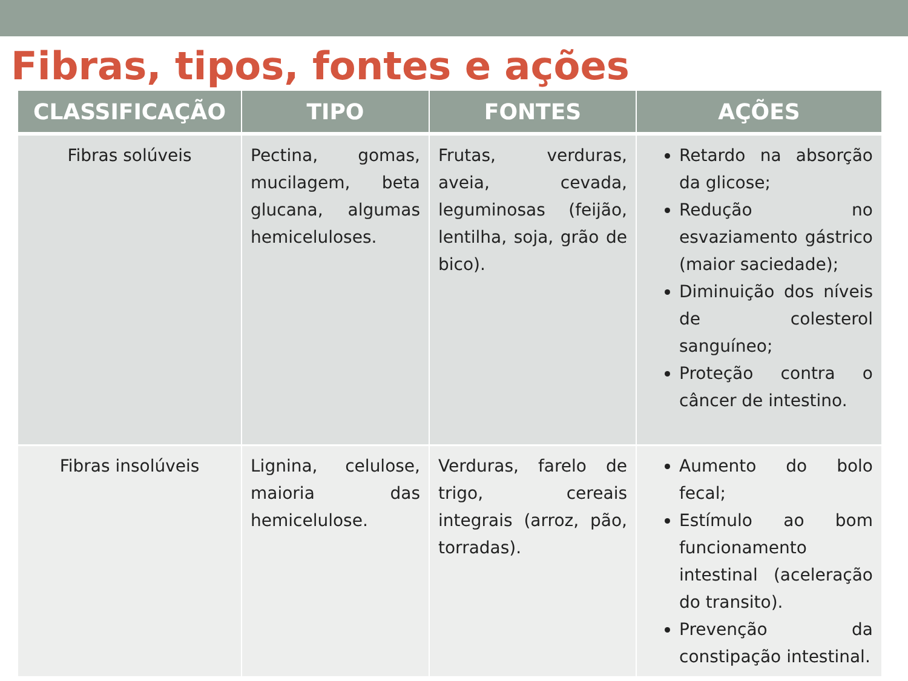Fibras, tipos, fontes e ações
| CLASSIFICAÇÃO | TIPO | FONTES | AÇÕES |
| --- | --- | --- | --- |
| Fibras solúveis | Pectina, gomas, mucilagem, beta glucana, algumas hemiceluloses. | Frutas, verduras, aveia, cevada, leguminosas (feijão, lentilha, soja, grão de bico). | Retardo na absorção da glicose; Redução no esvaziamento gástrico (maior saciedade); Diminuição dos níveis de colesterol sanguíneo; Proteção contra o câncer de intestino. |
| Fibras insolúveis | Lignina, celulose, maioria das hemicelulose. | Verduras, farelo de trigo, cereais integrais (arroz, pão, torradas). | Aumento do bolo fecal; Estímulo ao bom funcionamento intestinal (aceleração do transito). Prevenção da constipação intestinal. |